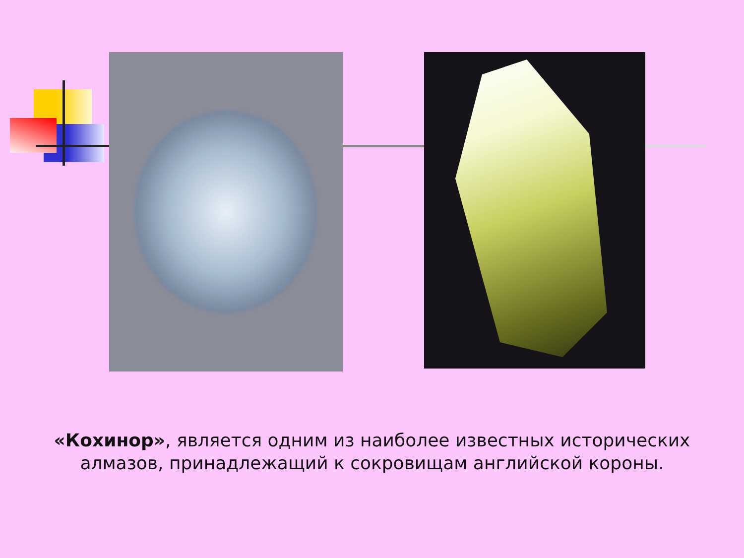«Кохинор», является одним из наиболее известных исторических алмазов, принадлежащий к сокровищам английской короны.